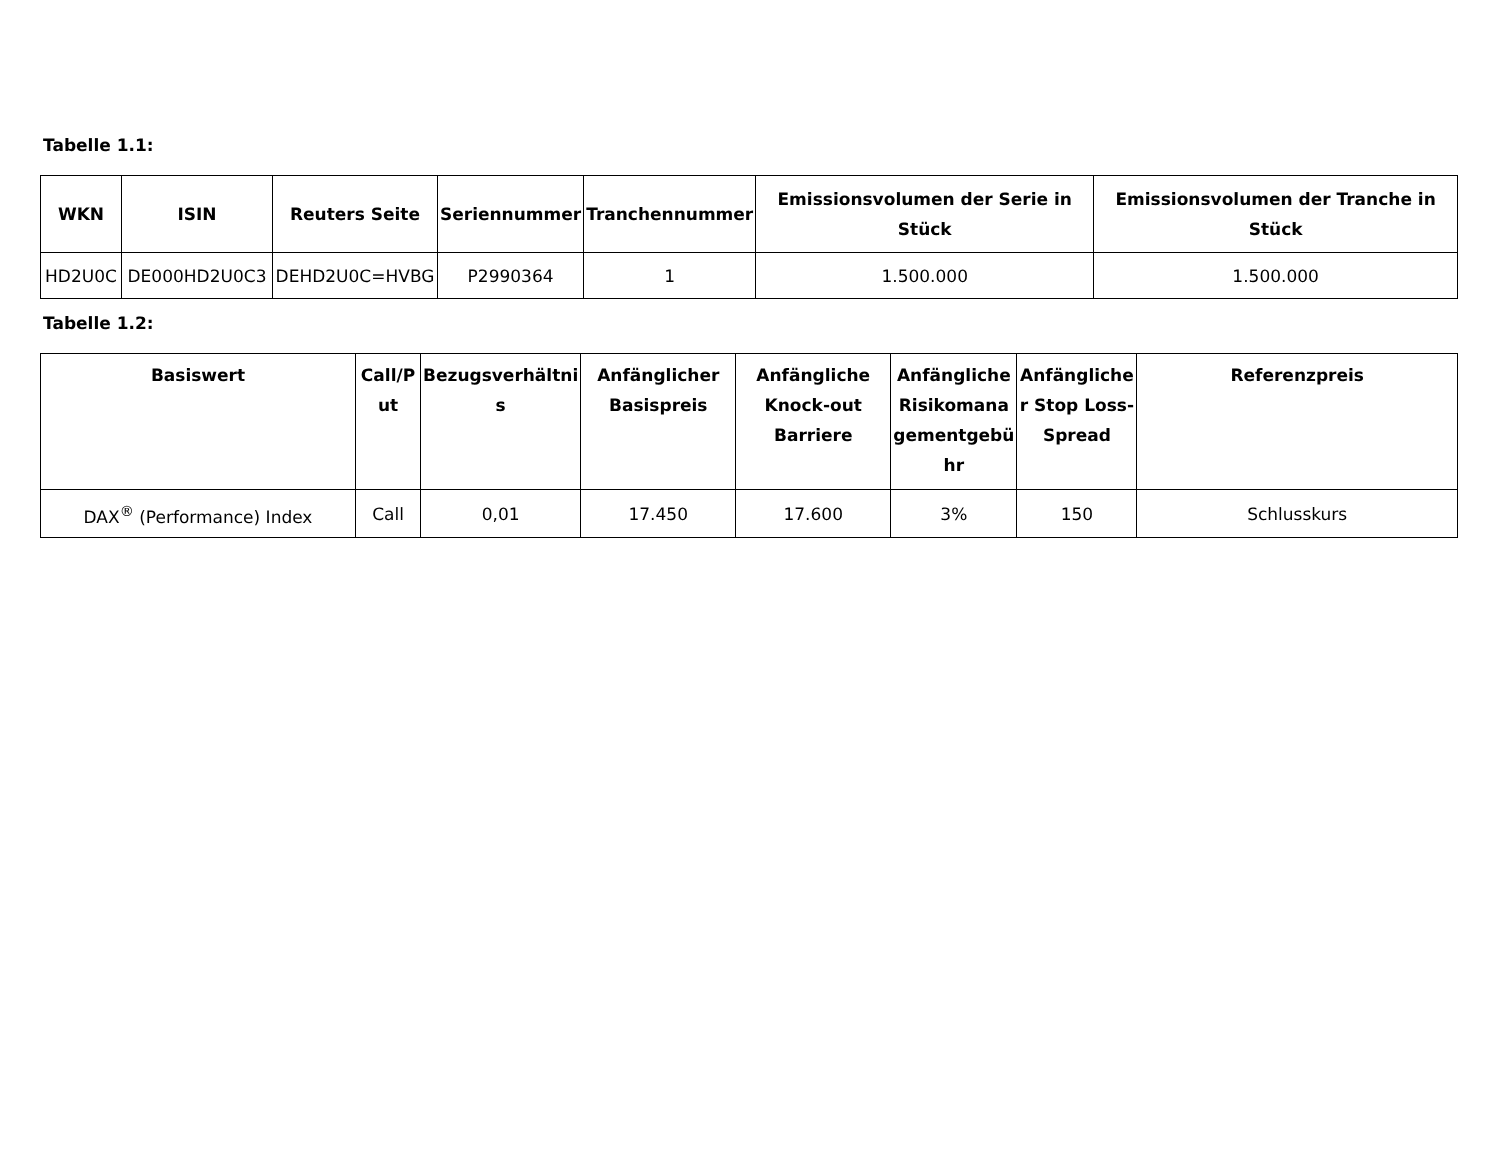Tabelle 1.1:
| WKN | ISIN | Reuters Seite | Seriennummer | Tranchennummer | Emissionsvolumen der Serie in Stück | Emissionsvolumen der Tranche in Stück |
| --- | --- | --- | --- | --- | --- | --- |
| HD2U0C | DE000HD2U0C3 | DEHD2U0C=HVBG | P2990364 | 1 | 1.500.000 | 1.500.000 |
Tabelle 1.2:
| Basiswert | Call/P ut | Bezugsverhältni s | Anfänglicher Basispreis | Anfängliche Knock-out Barriere | Anfängliche Risikomana gementgebü hr | Anfängliche r Stop Loss-Spread | Referenzpreis |
| --- | --- | --- | --- | --- | --- | --- | --- |
| DAX<sup>®</sup> (Performance) Index | Call | 0,01 | 17.450 | 17.600 | 3% | 150 | Schlusskurs |